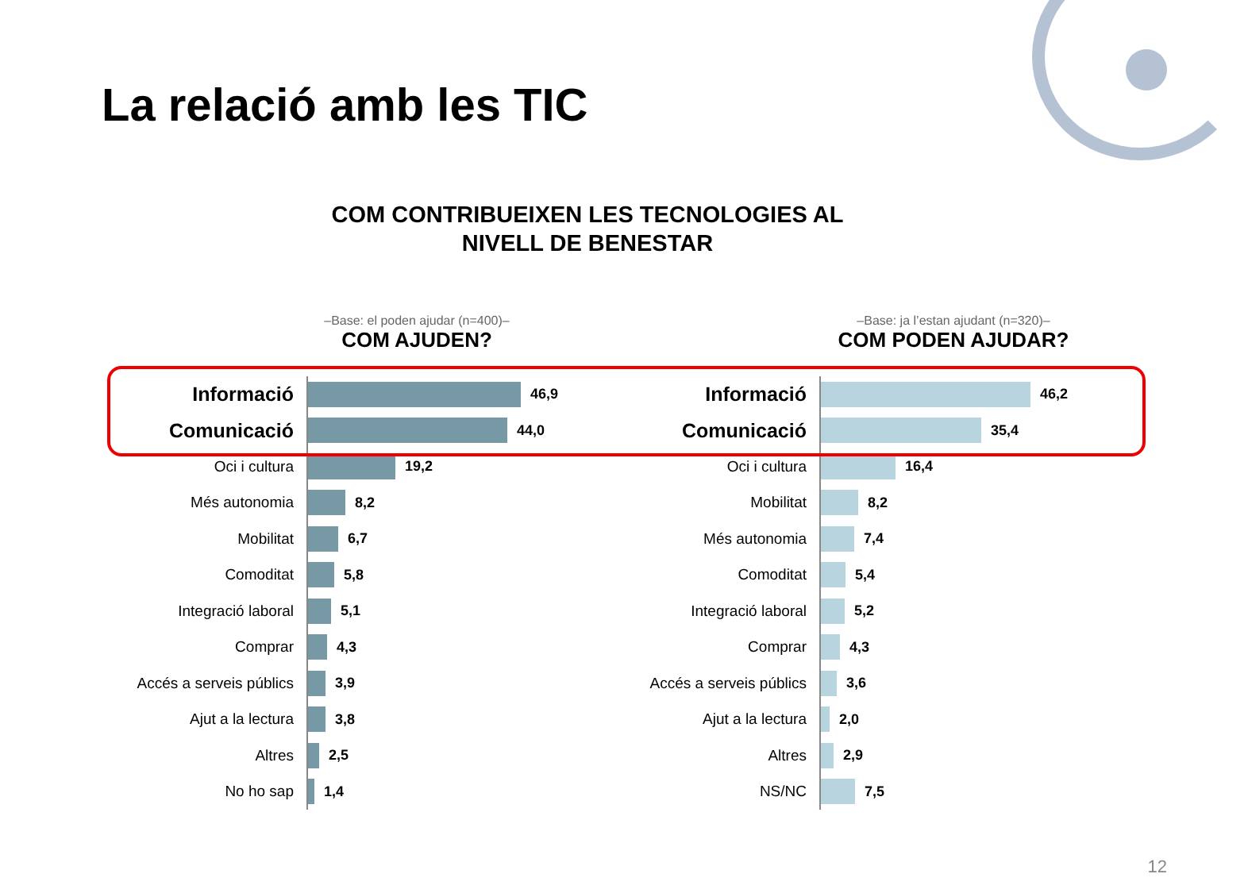La relació amb les TIC
COM CONTRIBUEIXEN LES TECNOLOGIES AL
NIVELL DE BENESTAR
–Base: el poden ajudar (n=400)–
COM AJUDEN?
Informació
46,9
Comunicació
44,0
Oci i cultura
19,2
Més autonomia
8,2
Mobilitat
6,7
Comoditat
5,8
Integració laboral
5,1
Comprar
4,3
Accés a serveis públics
3,9
Ajut a la lectura
3,8
Altres
2,5
No ho sap
1,4
–Base: ja l’estan ajudant (n=320)–
COM PODEN AJUDAR?
Informació
46,2
Comunicació
35,4
Oci i cultura
16,4
Mobilitat
8,2
Més autonomia
7,4
Comoditat
5,4
Integració laboral
5,2
Comprar
4,3
Accés a serveis públics
3,6
Ajut a la lectura
2,0
Altres
2,9
NS/NC
7,5
12